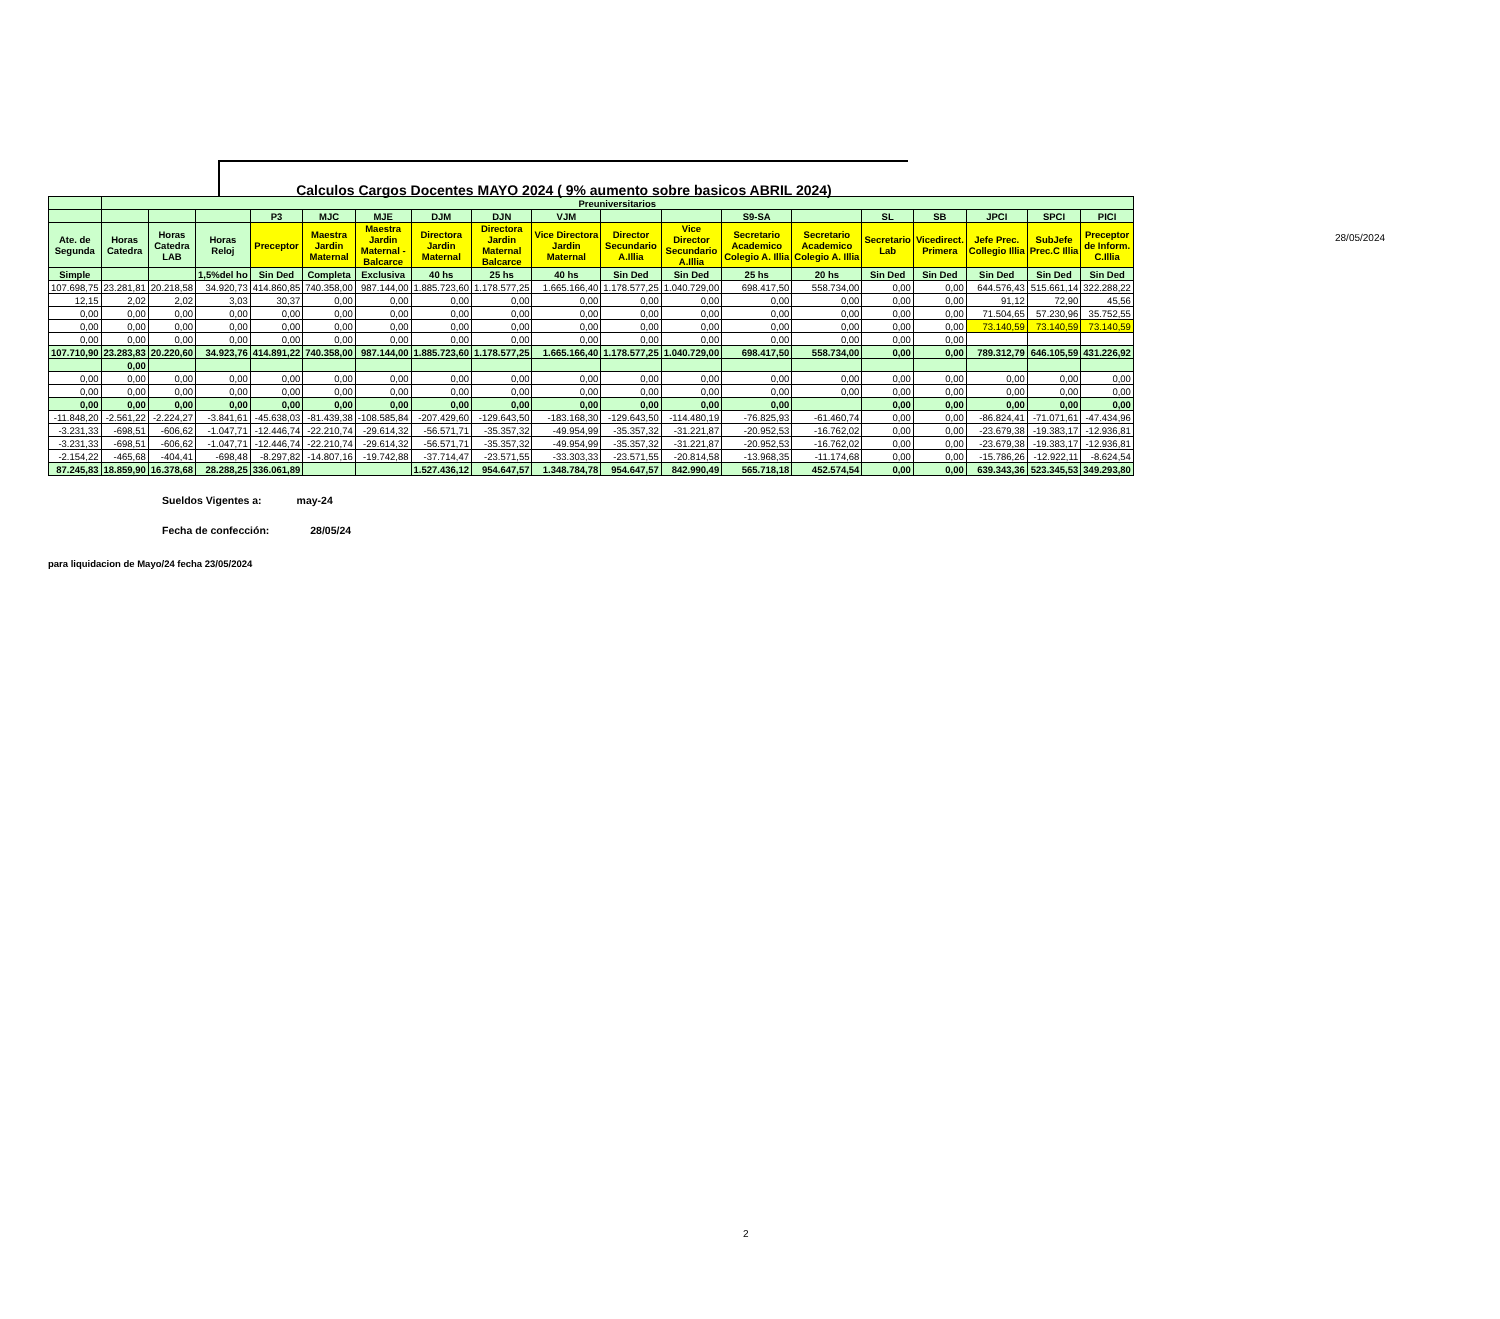28/05/2024
Calculos Cargos Docentes MAYO 2024 ( 9% aumento sobre basicos ABRIL 2024)
| | Preuniversitarios | | | | | | | | | | | | | | | | | |
| --- | --- | --- | --- | --- | --- | --- | --- | --- | --- | --- | --- | --- | --- | --- | --- | --- | --- | --- |
| | | | | P3 | MJC | MJE | DJM | DJN | VJM | | | S9-SA | | SL | SB | JPCI | SPCI | PICI |
| Ate. de Segunda | Horas Catedra | Horas Catedra LAB | Horas Reloj | Preceptor | Maestra Jardin Maternal | Maestra Jardin Maternal - Balcarce | Directora Jardin Maternal | Directora Jardin Maternal Balcarce | Vice Directora Jardin Maternal | Director Secundario A.Illia | Vice Director Secundario A.Illia | Secretario Academico Colegio A. Illia | Secretario Academico Colegio A. Illia | Secretario Lab | Vicedirect. Primera | Jefe Prec. Collegio Illia | SubJefe Prec.C Illia | Preceptor de Inform. C.Illia |
| Simple | | | 1,5%del ho | Sin Ded | Completa | Exclusiva | 40 hs | 25 hs | 40 hs | Sin Ded | Sin Ded | 25 hs | 20 hs | Sin Ded | Sin Ded | Sin Ded | Sin Ded | Sin Ded |
| 107.698,75 | 23.281,81 | 20.218,58 | 34.920,73 | 414.860,85 | 740.358,00 | 987.144,00 | 1.885.723,60 | 1.178.577,25 | 1.665.166,40 | 1.178.577,25 | 1.040.729,00 | 698.417,50 | 558.734,00 | 0,00 | 0,00 | 644.576,43 | 515.661,14 | 322.288,22 |
| 12,15 | 2,02 | 2,02 | 3,03 | 30,37 | 0,00 | 0,00 | 0,00 | 0,00 | 0,00 | 0,00 | 0,00 | 0,00 | 0,00 | 0,00 | 0,00 | 91,12 | 72,90 | 45,56 |
| 0,00 | 0,00 | 0,00 | 0,00 | 0,00 | 0,00 | 0,00 | 0,00 | 0,00 | 0,00 | 0,00 | 0,00 | 0,00 | 0,00 | 0,00 | 0,00 | 71.504,65 | 57.230,96 | 35.752,55 |
| 0,00 | 0,00 | 0,00 | 0,00 | 0,00 | 0,00 | 0,00 | 0,00 | 0,00 | 0,00 | 0,00 | 0,00 | 0,00 | 0,00 | 0,00 | 0,00 | 73.140,59 | 73.140,59 | 73.140,59 |
| 0,00 | 0,00 | 0,00 | 0,00 | 0,00 | 0,00 | 0,00 | 0,00 | 0,00 | 0,00 | 0,00 | 0,00 | 0,00 | 0,00 | 0,00 | 0,00 | | | |
| 107.710,90 | 23.283,83 | 20.220,60 | 34.923,76 | 414.891,22 | 740.358,00 | 987.144,00 | 1.885.723,60 | 1.178.577,25 | 1.665.166,40 | 1.178.577,25 | 1.040.729,00 | 698.417,50 | 558.734,00 | 0,00 | 0,00 | 789.312,79 | 646.105,59 | 431.226,92 |
| | 0,00 | | | | | | | | | | | | | | | | | |
| 0,00 | 0,00 | 0,00 | 0,00 | 0,00 | 0,00 | 0,00 | 0,00 | 0,00 | 0,00 | 0,00 | 0,00 | 0,00 | 0,00 | 0,00 | 0,00 | 0,00 | 0,00 | 0,00 |
| 0,00 | 0,00 | 0,00 | 0,00 | 0,00 | 0,00 | 0,00 | 0,00 | 0,00 | 0,00 | 0,00 | 0,00 | 0,00 | 0,00 | 0,00 | 0,00 | 0,00 | 0,00 | 0,00 |
| 0,00 | 0,00 | 0,00 | 0,00 | 0,00 | 0,00 | 0,00 | 0,00 | 0,00 | 0,00 | 0,00 | 0,00 | 0,00 | | 0,00 | 0,00 | 0,00 | 0,00 | 0,00 |
| -11.848,20 | -2.561,22 | -2.224,27 | -3.841,61 | -45.638,03 | -81.439,38 | -108.585,84 | -207.429,60 | -129.643,50 | -183.168,30 | -129.643,50 | -114.480,19 | -76.825,93 | -61.460,74 | 0,00 | 0,00 | -86.824,41 | -71.071,61 | -47.434,96 |
| -3.231,33 | -698,51 | -606,62 | -1.047,71 | -12.446,74 | -22.210,74 | -29.614,32 | -56.571,71 | -35.357,32 | -49.954,99 | -35.357,32 | -31.221,87 | -20.952,53 | -16.762,02 | 0,00 | 0,00 | -23.679,38 | -19.383,17 | -12.936,81 |
| -3.231,33 | -698,51 | -606,62 | -1.047,71 | -12.446,74 | -22.210,74 | -29.614,32 | -56.571,71 | -35.357,32 | -49.954,99 | -35.357,32 | -31.221,87 | -20.952,53 | -16.762,02 | 0,00 | 0,00 | -23.679,38 | -19.383,17 | -12.936,81 |
| -2.154,22 | -465,68 | -404,41 | -698,48 | -8.297,82 | -14.807,16 | -19.742,88 | -37.714,47 | -23.571,55 | -33.303,33 | -23.571,55 | -20.814,58 | -13.968,35 | -11.174,68 | 0,00 | 0,00 | -15.786,26 | -12.922,11 | -8.624,54 |
| 87.245,83 | 18.859,90 | 16.378,68 | 28.288,25 | 336.061,89 | | | 1.527.436,12 | 954.647,57 | 1.348.784,78 | 954.647,57 | 842.990,49 | 565.718,18 | 452.574,54 | 0,00 | 0,00 | 639.343,36 | 523.345,53 | 349.293,80 |
Sueldos Vigentes a: may-24
Fecha de confección: 28/05/24
para liquidacion de Mayo/24 fecha 23/05/2024
2